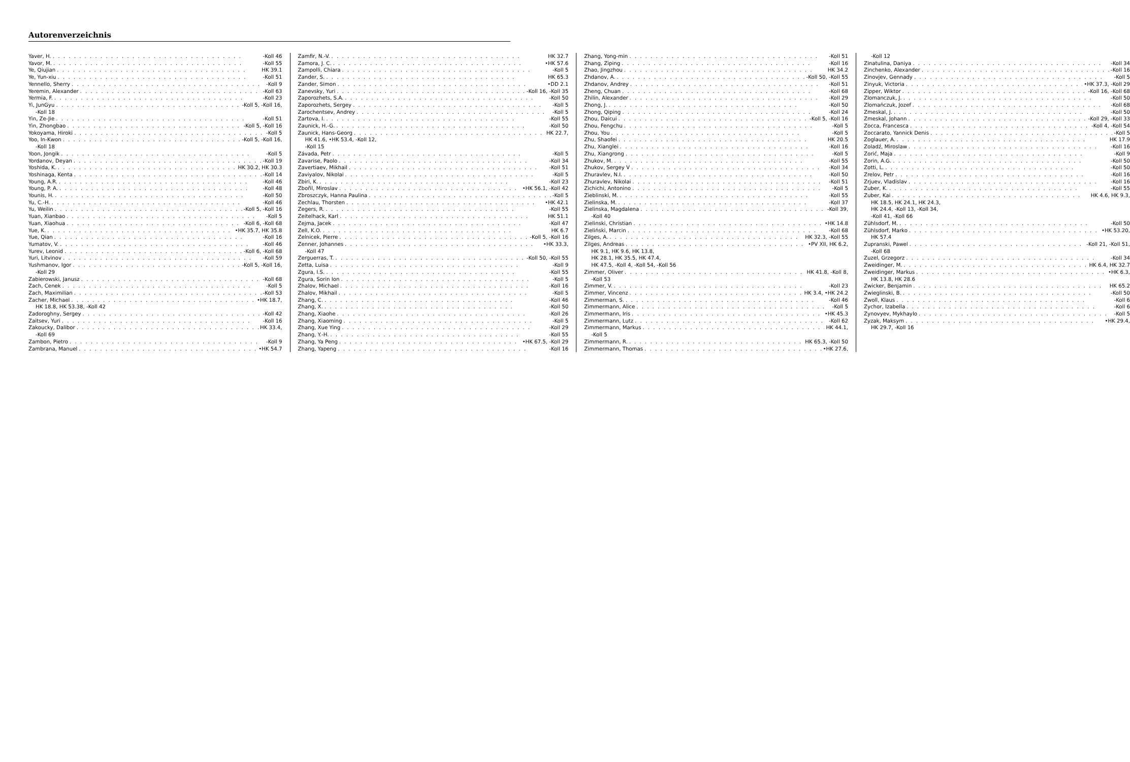Autorenverzeichnis
Yaver, H. -Koll 46
Yavor, M. -Koll 55
Ye, Qiujian HK 39.1
Ye, Yun-xiu -Koll 51
Yennello, Sherry -Koll 9
Yeremin, Alexander -Koll 63
Yermia, F. -Koll 23
Yi, JunGyu -Koll 5, -Koll 16,
-Koll 18
Yin, Ze-Jie -Koll 51
Yin, Zhongbao -Koll 5, -Koll 16
Yokoyama, Hiroki -Koll 5
Yoo, In-Kwon -Koll 5, -Koll 16,
-Koll 18
Yoon, Jongik -Koll 5
Yordanov, Deyan -Koll 19
Yoshida, K. HK 30.2, HK 30.3
Yoshinaga, Kenta -Koll 14
Young, A.R. -Koll 46
Young, P. A. -Koll 48
Younis, H. -Koll 50
Yu, C.-H. -Koll 46
Yu, Weilin -Koll 5, -Koll 16
Yuan, Xianbao -Koll 5
Yuan, Xiaohua -Koll 6, -Koll 68
Yue, K. •HK 35.7, HK 35.8
Yue, Qian -Koll 16
Yumatov, V. -Koll 46
Yurev, Leonid -Koll 6, -Koll 68
Yuri, Litvinov -Koll 59
Yushmanov, Igor -Koll 5, -Koll 16,
-Koll 29
Zabierowski, Janusz -Koll 68
Zach, Cenek -Koll 5
Zach, Maximilian -Koll 53
Zacher, Michael •HK 18.7,
HK 18.8, HK 53.38, -Koll 42
Zadoroghny, Sergey -Koll 42
Zaitsev, Yuri -Koll 16
Zakoucky, Dalibor HK 33.4,
-Koll 69
Zambon, Pietro -Koll 9
Zambrana, Manuel •HK 54.7
Zamfir, N.-V. HK 32.7
Zamora, J. C. •HK 57.6
Zampolli, Chiara -Koll 5
Zander, S. HK 65.3
Zander, Simon •DD 2.1
Zanevsky, Yuri -Koll 16, -Koll 35
Zaporozhets, S.A. -Koll 50
Zaporozhets, Sergey -Koll 5
Zarochentsev, Andrey -Koll 5
Zartova, I. -Koll 55
Zaunick, H.-G. -Koll 50
Zaunick, Hans-Georg HK 22.7,
HK 41.6, •HK 53.4, -Koll 12,
-Koll 15
Závada, Petr -Koll 5
Zavarise, Paolo -Koll 34
Zavertiaev, Mikhail -Koll 51
Zaviyalov, Nikolai -Koll 5
Zbiri, K. -Koll 23
Zbořil, Miroslav •HK 56.1, -Koll 42
Zbroszczyk, Hanna Paulina -Koll 5
Zechlau, Thorsten •HK 42.1
Zegers, R. -Koll 55
Zeitelhack, Karl HK 51.1
Zejma, Jacek -Koll 47
Zell, K.O. HK 6.7
Zelnicek, Pierre -Koll 5, -Koll 16
Zenner, Johannes •HK 33.3,
-Koll 47
Zerguerras, T. -Koll 50, -Koll 55
Zetta, Luisa -Koll 9
Zgura, I.S. -Koll 55
Zgura, Sorin Ion -Koll 5
Zhalov, Michael -Koll 16
Zhalov, Mikhail -Koll 5
Zhang, C. -Koll 46
Zhang, X. -Koll 50
Zhang, Xiaohe -Koll 26
Zhang, Xiaoming -Koll 5
Zhang, Xue Ying -Koll 29
Zhang, Y.-H. -Koll 55
Zhang, Ya Peng •HK 67.5, -Koll 29
Zhang, Yapeng -Koll 16
Zhang, Yong-min -Koll 51
Zhang, Ziping -Koll 16
Zhao, Jingzhou HK 34.2
Zhdanov, A. -Koll 50, -Koll 55
Zhdanov, Andrey -Koll 51
Zheng, Chuan -Koll 68
Zhilin, Alexander -Koll 29
Zhong, J. -Koll 50
Zhong, Qiping -Koll 24
Zhou, Daicui -Koll 5, -Koll 16
Zhou, Fengchu -Koll 5
Zhou, You -Koll 5
Zhu, Shaofei HK 20.5
Zhu, Xianglei -Koll 16
Zhu, Xiangrong -Koll 5
Zhukov, M. -Koll 55
Zhukov, Sergey V -Koll 34
Zhuravlev, N.I. -Koll 50
Zhuravlev, Nikolai -Koll 51
Zichichi, Antonino -Koll 5
Zieblinski, M. -Koll 55
Zielinska, M. -Koll 37
Zielinska, Magdalena -Koll 39,
-Koll 40
Zielinski, Christian •HK 14.8
Zieliński, Marcin -Koll 68
Zilges, A. HK 32.3, -Koll 55
Zilges, Andreas •PV XII, HK 6.2,
HK 9.1, HK 9.6, HK 13.8,
HK 28.1, HK 35.5, HK 47.4,
HK 47.5, -Koll 4, -Koll 54, -Koll 56
Zimmer, Oliver HK 41.8, -Koll 8,
-Koll 53
Zimmer, V. -Koll 23
Zimmer, Vincenz HK 3.4, •HK 24.2
Zimmerman, S. -Koll 46
Zimmermann, Alice -Koll 5
Zimmermann, Iris •HK 45.3
Zimmermann, Lutz -Koll 62
Zimmermann, Markus HK 44.1,
-Koll 5
Zimmermann, R. HK 65.3, -Koll 50
Zimmermann, Thomas •HK 27.6,
-Koll 12
Zinatulina, Daniya -Koll 34
Zinchenko, Alexander -Koll 16
Zinovjev, Gennady -Koll 5
Zinyuk, Victoria •HK 37.3, -Koll 29
Zipper, Wiktor -Koll 16, -Koll 68
Zlomanczuk, J. -Koll 50
Zlomańczuk, Jozef -Koll 68
Zmeskal, J. -Koll 50
Zmeskal, Johann -Koll 29, -Koll 33
Zocca, Francesca -Koll 4, -Koll 54
Zoccarato, Yannick Denis -Koll 5
Zoglauer, A. HK 17.9
Zoladź, Miroslaw -Koll 16
Zorić, Maja -Koll 9
Zorin, A.G. -Koll 50
Zotti, L. -Koll 50
Zrelov, Petr -Koll 16
Zrjuev, Vladislav -Koll 16
Zuber, K. -Koll 55
Zuber, Kai HK 4.6, HK 9.3,
HK 18.5, HK 24.1, HK 24.3,
HK 24.4, -Koll 13, -Koll 34,
-Koll 41, -Koll 66
Zühlsdorf, M. -Koll 50
Zühlsdorf, Marko •HK 53.20,
HK 57.4
Zupranski, Pawel -Koll 21, -Koll 51,
-Koll 68
Zuzel, Grzegorz -Koll 34
Zweidinger, M. HK 6.4, HK 32.7
Zweidinger, Markus •HK 6.3,
HK 13.8, HK 28.6
Zwicker, Benjamin HK 65.2
Zwieglinski, B. -Koll 50
Zwoll, Klaus -Koll 6
Zychor, Izabella -Koll 6
Zynovyev, Mykhaylo -Koll 5
Zyzak, Maksym •HK 29.4,
HK 29.7, -Koll 16